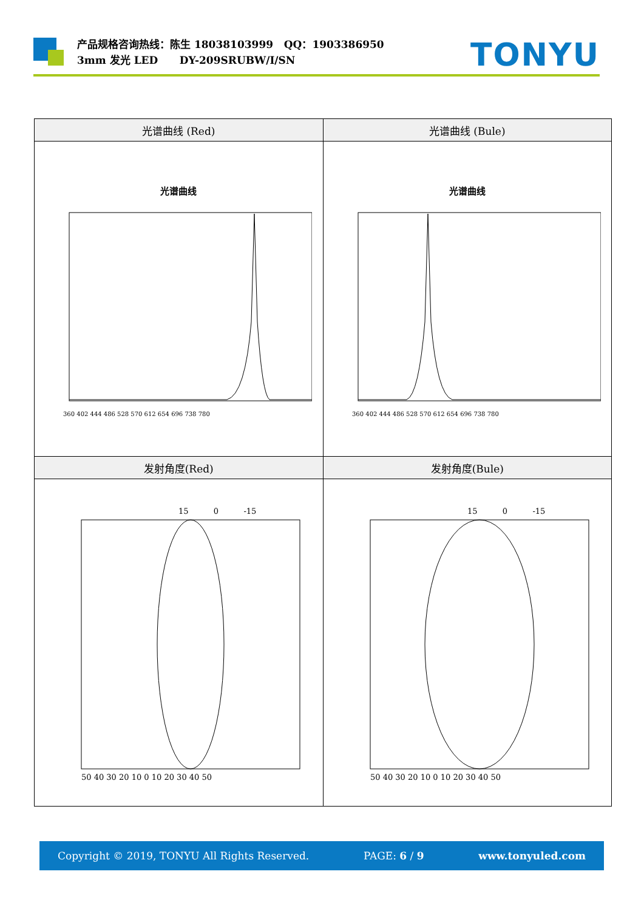产品规格咨询热线：陈生 18038103999 QQ：1903386950
3mm 发光 LED DY-209SRUBW/I/SN
TONYU
| 光谱曲线 (Red) | 光谱曲线 (Bule) |
| --- | --- |
| 光谱曲线 360 402 444 486 528 570 612 654 696 738 780 | 光谱曲线 360 402 444 486 528 570 612 654 696 738 780 |
| 发射角度(Red) | 发射角度(Bule) |
| 15 0 -15 50 40 30 20 10 0 10 20 30 40 50 | 15 0 -15 50 40 30 20 10 0 10 20 30 40 50 |
Copyright © 2019, TONYU All Rights Reserved. PAGE: 6 / 9 www.tonyuled.com